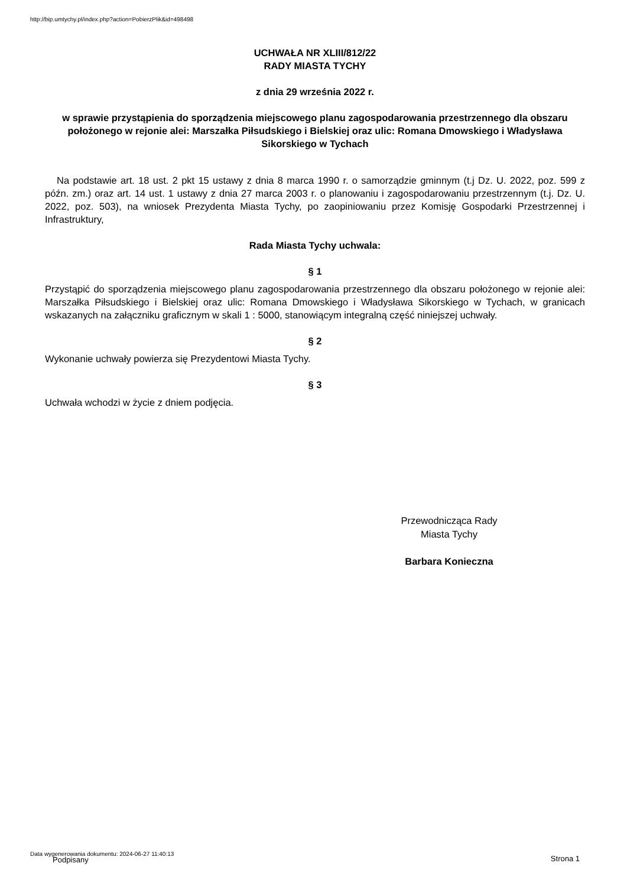http://bip.umtychy.pl/index.php?action=PobierzPlik&id=498498
UCHWAŁA NR XLIII/812/22
RADY MIASTA TYCHY
z dnia 29 września 2022 r.
w sprawie przystąpienia do sporządzenia miejscowego planu zagospodarowania przestrzennego dla obszaru położonego w rejonie alei: Marszałka Piłsudskiego i Bielskiej oraz ulic: Romana Dmowskiego i Władysława Sikorskiego w Tychach
Na podstawie art. 18 ust. 2 pkt 15 ustawy z dnia 8 marca 1990 r. o samorządzie gminnym (t.j Dz. U. 2022, poz. 599 z późn. zm.) oraz art. 14 ust. 1 ustawy z dnia 27 marca 2003 r. o planowaniu i zagospodarowaniu przestrzennym (t.j. Dz. U. 2022, poz. 503), na wniosek Prezydenta Miasta Tychy, po zaopiniowaniu przez Komisję Gospodarki Przestrzennej i Infrastruktury,
Rada Miasta Tychy uchwala:
§ 1
Przystąpić do sporządzenia miejscowego planu zagospodarowania przestrzennego dla obszaru położonego w rejonie alei: Marszałka Piłsudskiego i Bielskiej oraz ulic: Romana Dmowskiego i Władysława Sikorskiego w Tychach, w granicach wskazanych na załączniku graficznym w skali 1 : 5000, stanowiącym integralną część niniejszej uchwały.
§ 2
Wykonanie uchwały powierza się Prezydentowi Miasta Tychy.
§ 3
Uchwała wchodzi w życie z dniem podjęcia.
Przewodnicząca Rady
Miasta Tychy
Barbara Konieczna
Data wygenerowania dokumentu: 2024-06-27 11:40:13
Podpisany Strona 1